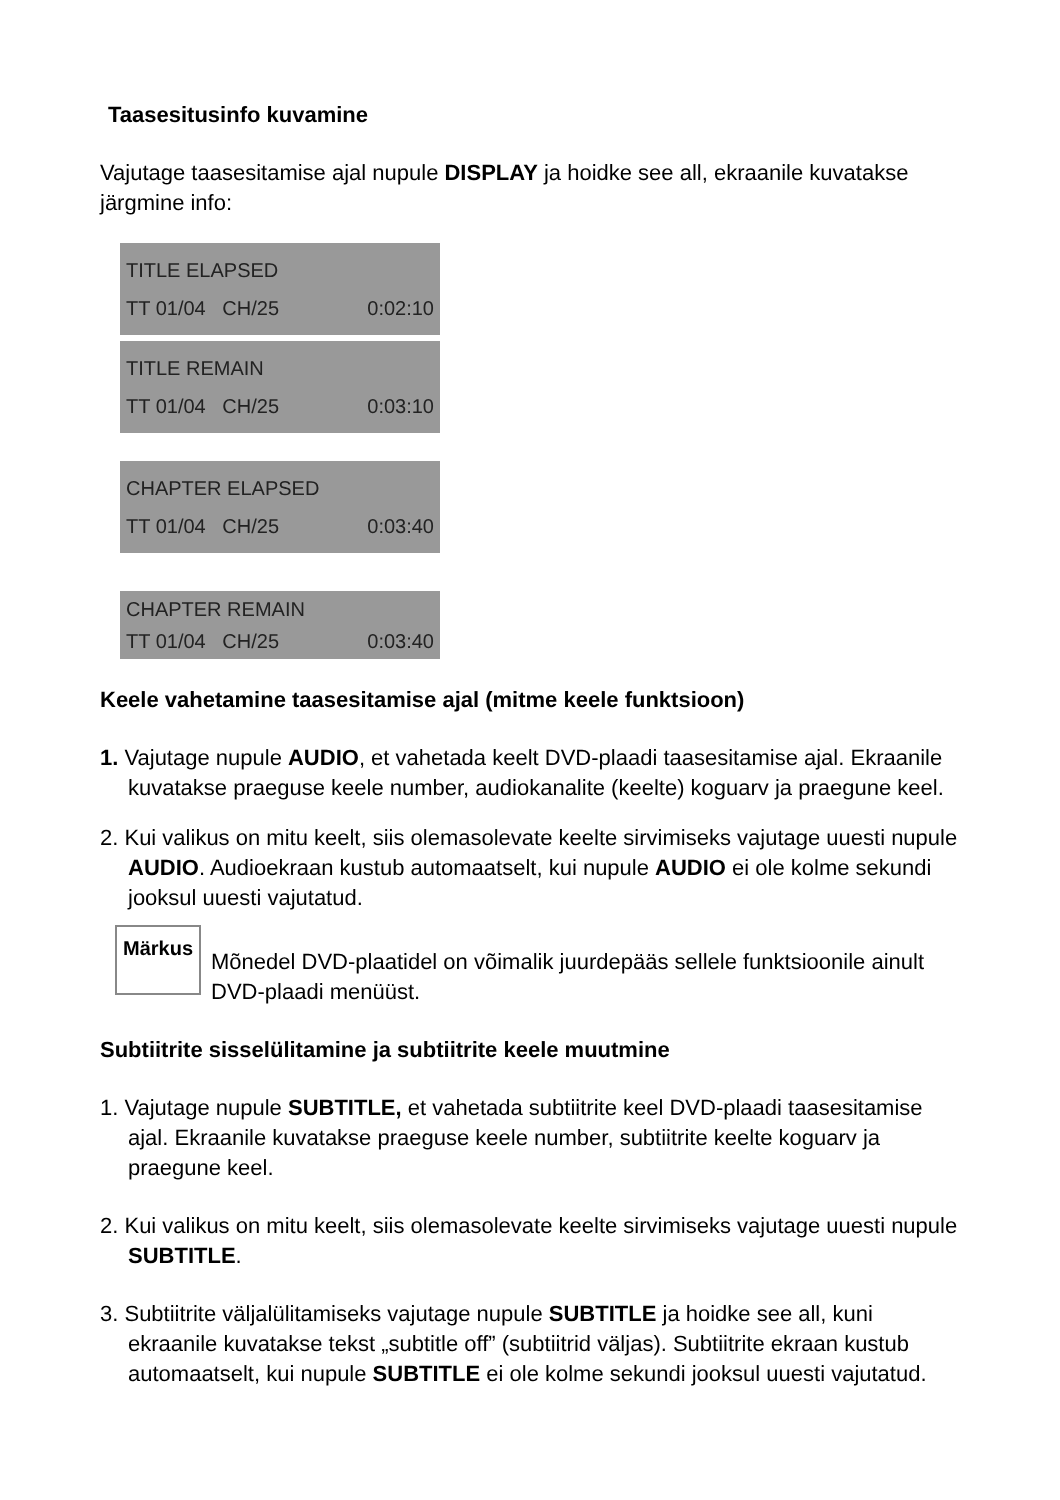Taasesitusinfo kuvamine
Vajutage taasesitamise ajal nupule DISPLAY ja hoidke see all, ekraanile kuvatakse järgmine info:
TITLE ELAPSED
TT 01/04 CH/25 0:02:10
TITLE REMAIN
TT 01/04 CH/25 0:03:10
CHAPTER ELAPSED
TT 01/04 CH/25 0:03:40
CHAPTER REMAIN
TT 01/04 CH/25 0:03:40
Keele vahetamine taasesitamise ajal (mitme keele funktsioon)
1. Vajutage nupule AUDIO, et vahetada keelt DVD-plaadi taasesitamise ajal. Ekraanile kuvatakse praeguse keele number, audiokanalite (keelte) koguarv ja praegune keel.
2. Kui valikus on mitu keelt, siis olemasolevate keelte sirvimiseks vajutage uuesti nupule AUDIO. Audioekraan kustub automaatselt, kui nupule AUDIO ei ole kolme sekundi jooksul uuesti vajutatud.
Märkus
Mõnedel DVD-plaatidel on võimalik juurdepääs sellele funktsioonile ainult DVD-plaadi menüüst.
Subtiitrite sisselülitamine ja subtiitrite keele muutmine
1. Vajutage nupule SUBTITLE, et vahetada subtiitrite keel DVD-plaadi taasesitamise ajal. Ekraanile kuvatakse praeguse keele number, subtiitrite keelte koguarv ja praegune keel.
2. Kui valikus on mitu keelt, siis olemasolevate keelte sirvimiseks vajutage uuesti nupule SUBTITLE.
3. Subtiitrite väljalülitamiseks vajutage nupule SUBTITLE ja hoidke see all, kuni ekraanile kuvatakse tekst „subtitle off” (subtiitrid väljas). Subtiitrite ekraan kustub automaatselt, kui nupule SUBTITLE ei ole kolme sekundi jooksul uuesti vajutatud.